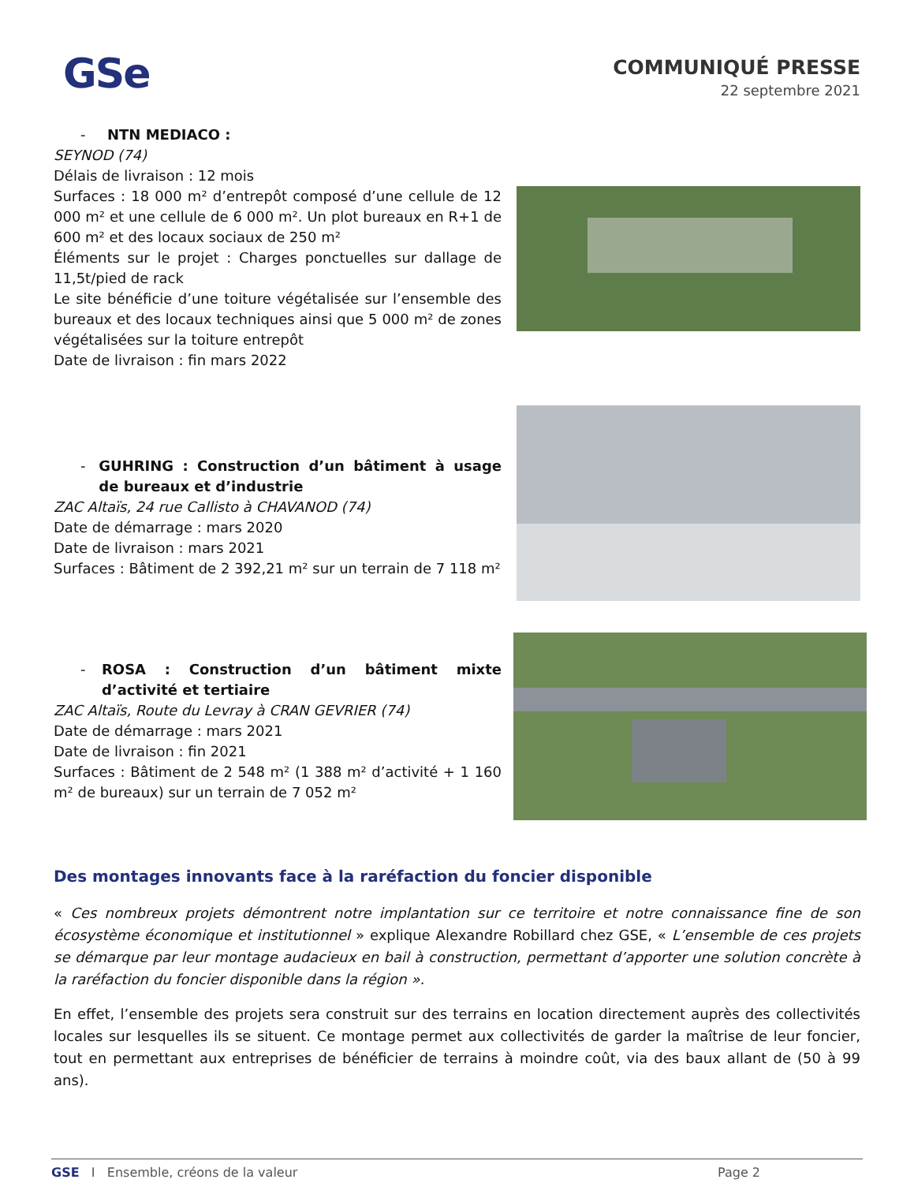GSe
COMMUNIQUÉ PRESSE
22 septembre 2021
- NTN MEDIACO :
SEYNOD (74)
Délais de livraison : 12 mois
Surfaces : 18 000 m² d’entrepôt composé d’une cellule de 12 000 m² et une cellule de 6 000 m². Un plot bureaux en R+1 de 600 m² et des locaux sociaux de 250 m²
Éléments sur le projet : Charges ponctuelles sur dallage de 11,5t/pied de rack
Le site bénéficie d’une toiture végétalisée sur l’ensemble des bureaux et des locaux techniques ainsi que 5 000 m² de zones végétalisées sur la toiture entrepôt
Date de livraison : fin mars 2022
- GUHRING : Construction d’un bâtiment à usage de bureaux et d’industrie
ZAC Altaïs, 24 rue Callisto à CHAVANOD (74)
Date de démarrage : mars 2020
Date de livraison : mars 2021
Surfaces : Bâtiment de 2 392,21 m² sur un terrain de 7 118 m²
- ROSA : Construction d’un bâtiment mixte d’activité et tertiaire
ZAC Altaïs, Route du Levray à CRAN GEVRIER (74)
Date de démarrage : mars 2021
Date de livraison : fin 2021
Surfaces : Bâtiment de 2 548 m² (1 388 m² d’activité + 1 160 m² de bureaux) sur un terrain de 7 052 m²
Des montages innovants face à la raréfaction du foncier disponible
« Ces nombreux projets démontrent notre implantation sur ce territoire et notre connaissance fine de son écosystème économique et institutionnel » explique Alexandre Robillard chez GSE, « L’ensemble de ces projets se démarque par leur montage audacieux en bail à construction, permettant d’apporter une solution concrète à la raréfaction du foncier disponible dans la région ».
En effet, l’ensemble des projets sera construit sur des terrains en location directement auprès des collectivités locales sur lesquelles ils se situent. Ce montage permet aux collectivités de garder la maîtrise de leur foncier, tout en permettant aux entreprises de bénéficier de terrains à moindre coût, via des baux allant de (50 à 99 ans).
GSE I Ensemble, créons de la valeur Page 2